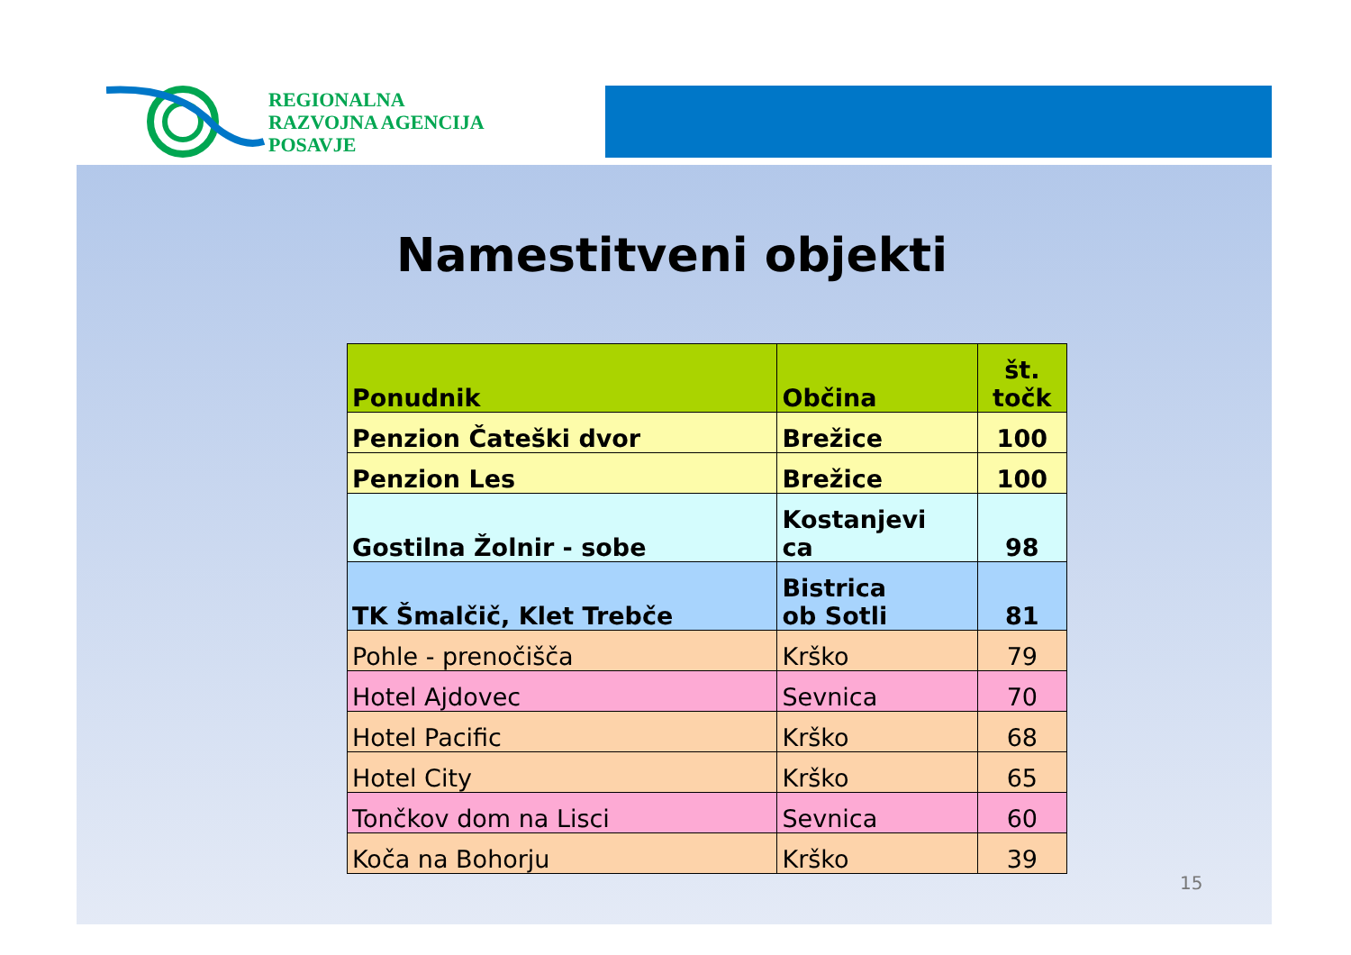REGIONALNA
RAZVOJNA AGENCIJA
POSAVJE
Namestitveni objekti
| Ponudnik | Občina | št. točk |
| --- | --- | --- |
| Penzion Čateški dvor | Brežice | 100 |
| Penzion Les | Brežice | 100 |
| Gostilna Žolnir - sobe | Kostanjevi ca | 98 |
| TK Šmalčič, Klet Trebče | Bistrica ob Sotli | 81 |
| Pohle - prenočišča | Krško | 79 |
| Hotel Ajdovec | Sevnica | 70 |
| Hotel Pacific | Krško | 68 |
| Hotel City | Krško | 65 |
| Tončkov dom na Lisci | Sevnica | 60 |
| Koča na Bohorju | Krško | 39 |
15